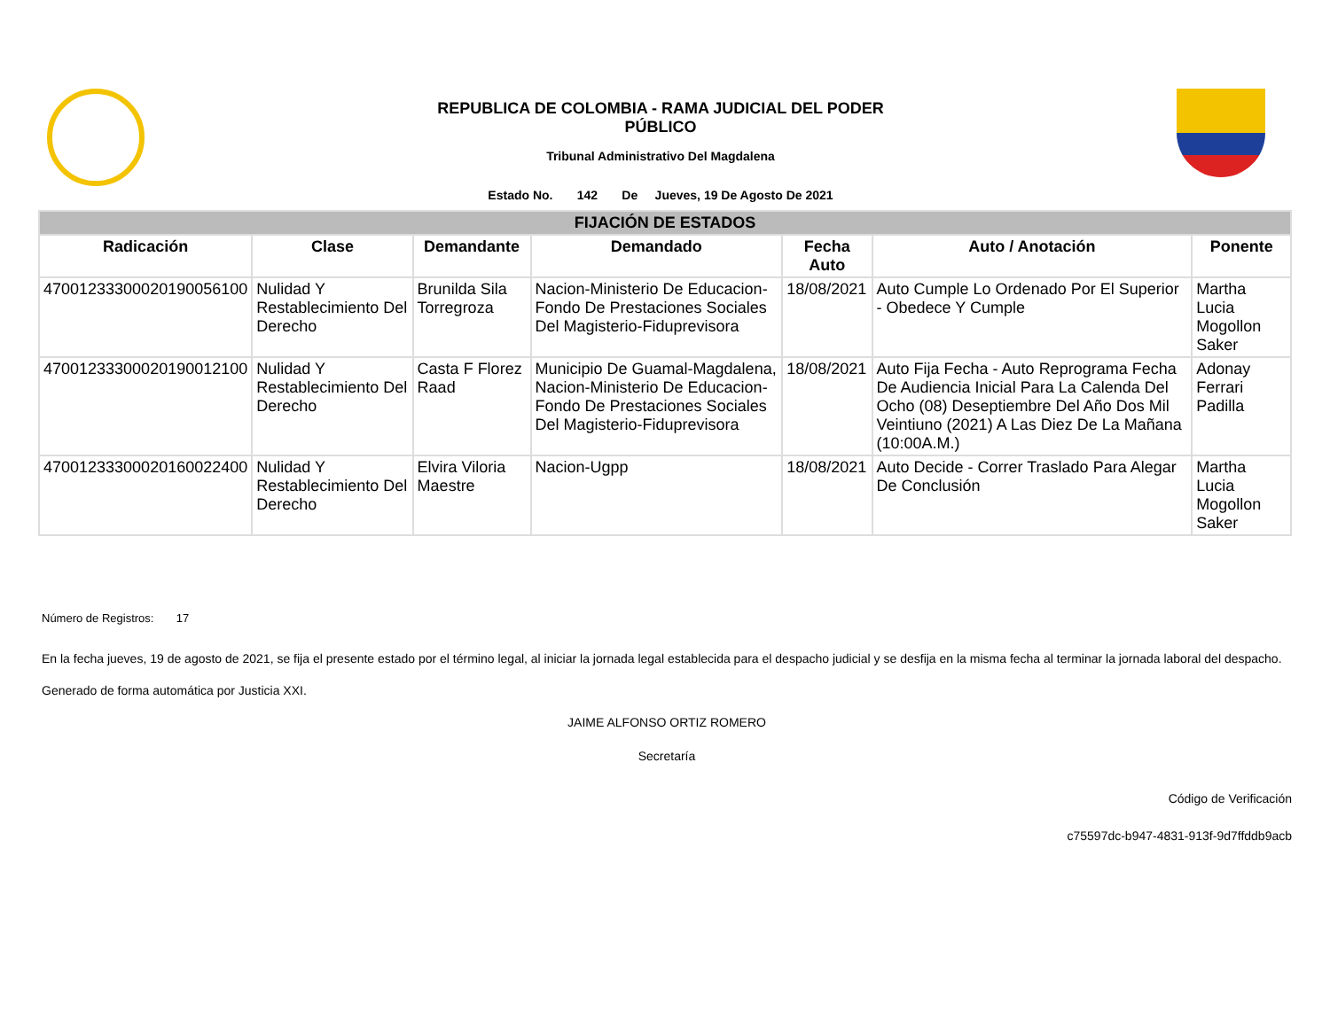REPUBLICA DE COLOMBIA - RAMA JUDICIAL DEL PODER
PÚBLICO
Tribunal Administrativo Del Magdalena
Estado No. 142 De Jueves, 19 De Agosto De 2021
| FIJACIÓN DE ESTADOS | | | | | | |
| --- | --- | --- | --- | --- | --- | --- |
| Radicación | Clase | Demandante | Demandado | Fecha Auto | Auto / Anotación | Ponente |
| 47001233300020190056100 | Nulidad Y Restablecimiento Del Derecho | Brunilda Sila Torregroza | Nacion-Ministerio De Educacion-Fondo De Prestaciones Sociales Del Magisterio-Fiduprevisora | 18/08/2021 | Auto Cumple Lo Ordenado Por El Superior - Obedece Y Cumple | Martha Lucia Mogollon Saker |
| 47001233300020190012100 | Nulidad Y Restablecimiento Del Derecho | Casta F Florez Raad | Municipio De Guamal-Magdalena, Nacion-Ministerio De Educacion-Fondo De Prestaciones Sociales Del Magisterio-Fiduprevisora | 18/08/2021 | Auto Fija Fecha - Auto Reprograma Fecha De Audiencia Inicial Para La Calenda Del Ocho (08) Deseptiembre Del Año Dos Mil Veintiuno (2021) A Las Diez De La Mañana (10:00A.M.) | Adonay Ferrari Padilla |
| 47001233300020160022400 | Nulidad Y Restablecimiento Del Derecho | Elvira Viloria Maestre | Nacion-Ugpp | 18/08/2021 | Auto Decide - Correr Traslado Para Alegar De Conclusión | Martha Lucia Mogollon Saker |
Número de Registros: 17
En la fecha jueves, 19 de agosto de 2021, se fija el presente estado por el término legal, al iniciar la jornada legal establecida para el despacho judicial y se desfija en la misma fecha al terminar la jornada laboral del despacho.
Generado de forma automática por Justicia XXI.
JAIME ALFONSO ORTIZ ROMERO
Secretaría
Código de Verificación
c75597dc-b947-4831-913f-9d7ffddb9acb